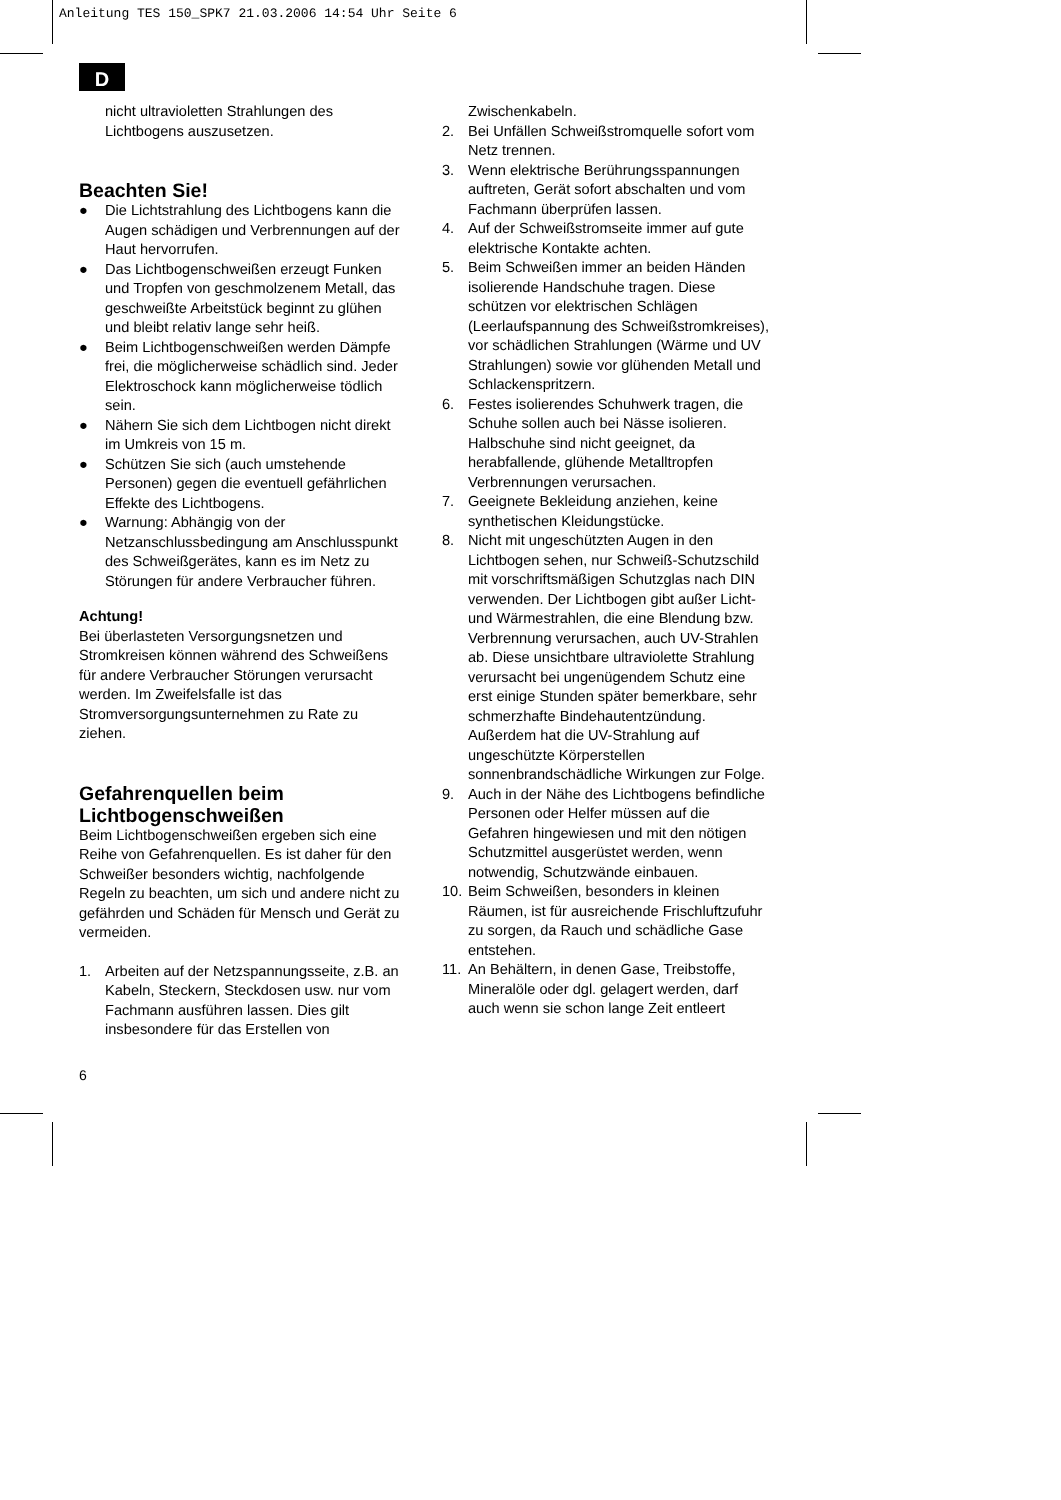Anleitung TES 150_SPK7 21.03.2006 14:54 Uhr Seite 6
D
nicht ultravioletten Strahlungen des Lichtbogens auszusetzen.
Beachten Sie!
● Die Lichtstrahlung des Lichtbogens kann die Augen schädigen und Verbrennungen auf der Haut hervorrufen.
● Das Lichtbogenschweißen erzeugt Funken und Tropfen von geschmolzenem Metall, das geschweißte Arbeitstück beginnt zu glühen und bleibt relativ lange sehr heiß.
● Beim Lichtbogenschweißen werden Dämpfe frei, die möglicherweise schädlich sind. Jeder Elektroschock kann möglicherweise tödlich sein.
● Nähern Sie sich dem Lichtbogen nicht direkt im Umkreis von 15 m.
● Schützen Sie sich (auch umstehende Personen) gegen die eventuell gefährlichen Effekte des Lichtbogens.
● Warnung: Abhängig von der Netzanschlussbedingung am Anschlusspunkt des Schweißgerätes, kann es im Netz zu Störungen für andere Verbraucher führen.
Achtung!
Bei überlasteten Versorgungsnetzen und Stromkreisen können während des Schweißens für andere Verbraucher Störungen verursacht werden. Im Zweifelsfalle ist das Stromversorgungsunternehmen zu Rate zu ziehen.
Gefahrenquellen beim Lichtbogenschweißen
Beim Lichtbogenschweißen ergeben sich eine Reihe von Gefahrenquellen. Es ist daher für den Schweißer besonders wichtig, nachfolgende Regeln zu beachten, um sich und andere nicht zu gefährden und Schäden für Mensch und Gerät zu vermeiden.
1. Arbeiten auf der Netzspannungsseite, z.B. an Kabeln, Steckern, Steckdosen usw. nur vom Fachmann ausführen lassen. Dies gilt insbesondere für das Erstellen von
Zwischenkabeln.
2. Bei Unfällen Schweißstromquelle sofort vom Netz trennen.
3. Wenn elektrische Berührungsspannungen auftreten, Gerät sofort abschalten und vom Fachmann überprüfen lassen.
4. Auf der Schweißstromseite immer auf gute elektrische Kontakte achten.
5. Beim Schweißen immer an beiden Händen isolierende Handschuhe tragen. Diese schützen vor elektrischen Schlägen (Leerlaufspannung des Schweißstromkreises), vor schädlichen Strahlungen (Wärme und UV Strahlungen) sowie vor glühenden Metall und Schlackenspritzern.
6. Festes isolierendes Schuhwerk tragen, die Schuhe sollen auch bei Nässe isolieren. Halbschuhe sind nicht geeignet, da herabfallende, glühende Metalltropfen Verbrennungen verursachen.
7. Geeignete Bekleidung anziehen, keine synthetischen Kleidungstücke.
8. Nicht mit ungeschützten Augen in den Lichtbogen sehen, nur Schweiß-Schutzschild mit vorschriftsmäßigen Schutzglas nach DIN verwenden. Der Lichtbogen gibt außer Licht- und Wärmestrahlen, die eine Blendung bzw. Verbrennung verursachen, auch UV-Strahlen ab. Diese unsichtbare ultraviolette Strahlung verursacht bei ungenügendem Schutz eine erst einige Stunden später bemerkbare, sehr schmerzhafte Bindehautentzündung. Außerdem hat die UV-Strahlung auf ungeschützte Körperstellen sonnenbrandschädliche Wirkungen zur Folge.
9. Auch in der Nähe des Lichtbogens befindliche Personen oder Helfer müssen auf die Gefahren hingewiesen und mit den nötigen Schutzmittel ausgerüstet werden, wenn notwendig, Schutzwände einbauen.
10. Beim Schweißen, besonders in kleinen Räumen, ist für ausreichende Frischluftzufuhr zu sorgen, da Rauch und schädliche Gase entstehen.
11. An Behältern, in denen Gase, Treibstoffe, Mineralöle oder dgl. gelagert werden, darf auch wenn sie schon lange Zeit entleert
6